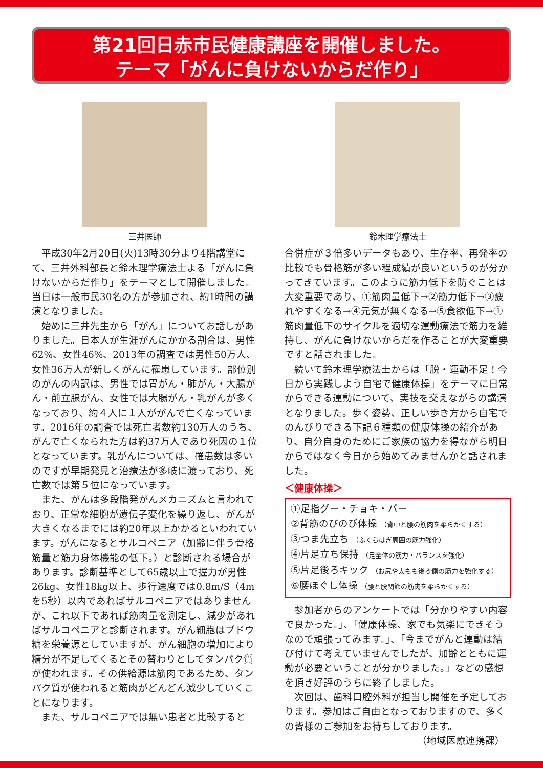第21回日赤市民健康講座を開催しました。
テーマ「がんに負けないからだ作り」
三井医師
平成30年2月20日(火)13時30分より4階講堂にて、三井外科部長と鈴木理学療法士よる「がんに負けないからだ作り」をテーマとして開催しました。当日は一般市民30名の方が参加され、約1時間の講演となりました。
始めに三井先生から「がん」についてお話しがありました。日本人が生涯がんにかかる割合は、男性62%、女性46%、2013年の調査では男性50万人、女性36万人が新しくがんに罹患しています。部位別のがんの内訳は、男性では胃がん・肺がん・大腸がん・前立腺がん、女性では大腸がん・乳がんが多くなっており、約４人に１人ががんで亡くなっています。2016年の調査では死亡者数約130万人のうち、がんで亡くなられた方は約37万人であり死因の１位となっています。乳がんについては、罹患数は多いのですが早期発見と治療法が多岐に渡っており、死亡数では第５位になっています。
また、がんは多段階発がんメカニズムと言われており、正常な細胞が遺伝子変化を繰り返し、がんが大きくなるまでには約20年以上かかるといわれています。がんになるとサルコペニア（加齢に伴う骨格筋量と筋力身体機能の低下。）と診断される場合があります。診断基準として65歳以上で握力が男性26kg、女性18kg以上、歩行速度では0.8m/S（4mを5秒）以内であればサルコペニアではありませんが、これ以下であれば筋肉量を測定し、減少があればサルコペニアと診断されます。がん細胞はブドウ糖を栄養源としていますが、がん細胞の増加により糖分が不足してくるとその替わりとしてタンパク質が使われます。その供給源は筋肉であるため、タンパク質が使われると筋肉がどんどん減少していくことになります。
また、サルコペニアでは無い患者と比較すると
鈴木理学療法士
合併症が３倍多いデータもあり、生存率、再発率の比較でも骨格筋が多い程成績が良いというのが分かってきています。このように筋力低下を防ぐことは大変重要であり、①筋肉量低下→②筋力低下→③疲れやすくなる→④元気が無くなる→⑤食欲低下→①筋肉量低下のサイクルを適切な運動療法で筋力を維持し、がんに負けないからだを作ることが大変重要ですと話されました。
続いて鈴木理学療法士からは「脱・運動不足！今日から実践しよう自宅で健康体操」をテーマに日常からできる運動について、実技を交えながらの講演となりました。歩く姿勢、正しい歩き方から自宅でのんびりできる下記６種類の健康体操の紹介があり、自分自身のためにご家族の協力を得ながら明日からではなく今日から始めてみませんかと話されました。
＜健康体操＞
①足指グー・チョキ・パー
②背筋のびのび体操 （背中と腰の筋肉を柔らかくする）
③つま先立ち （ふくらはぎ周囲の筋力強化）
④片足立ち保持 （足全体の筋力・バランスを強化）
⑤片足後ろキック （お尻や太もも後ろ側の筋力を強化する）
⑥腰ほぐし体操 （腰と股関節の筋肉を柔らかくする）
参加者からのアンケートでは「分かりやすい内容で良かった。」、「健康体操、家でも気楽にできそうなので頑張ってみます。」、「今までがんと運動は結び付けて考えていませんでしたが、加齢とともに運動が必要ということが分かりました。」などの感想を頂き好評のうちに終了しました。
次回は、歯科口腔外科が担当し開催を予定しております。参加はご自由となっておりますので、多くの皆様のご参加をお待ちしております。
（地域医療連携課）